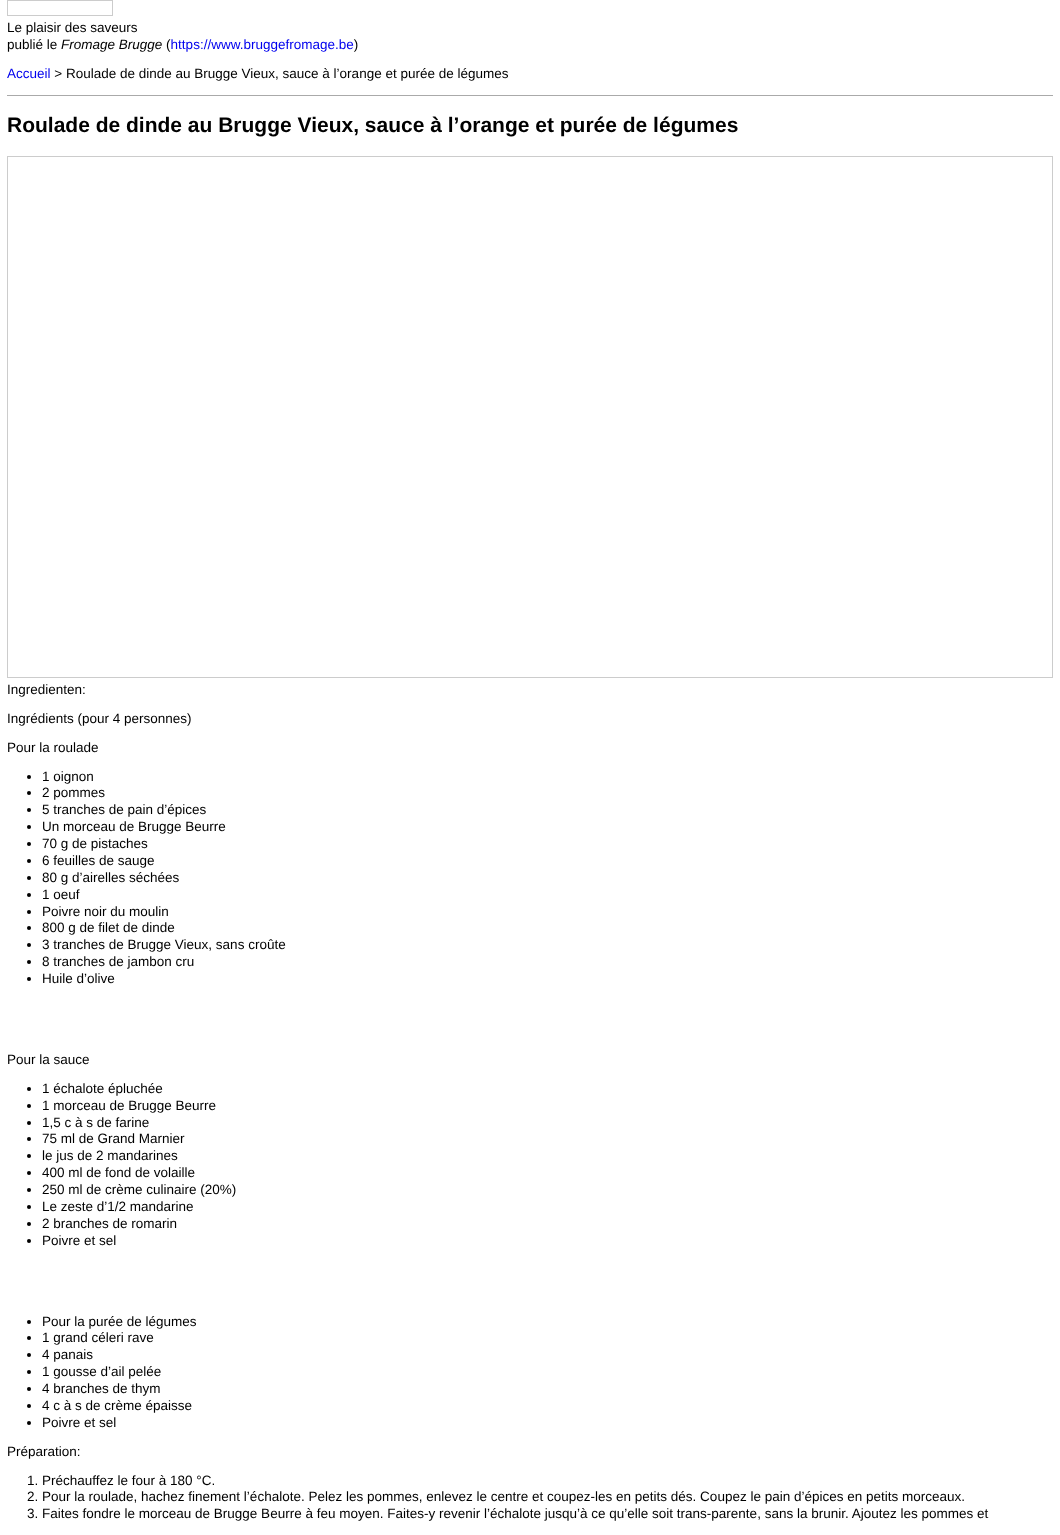Le plaisir des saveurs
publié le Fromage Brugge (https://www.bruggefromage.be)
Accueil > Roulade de dinde au Brugge Vieux, sauce à l’orange et purée de légumes
Roulade de dinde au Brugge Vieux, sauce à l’orange et purée de légumes
Ingredienten:
Ingrédients (pour 4 personnes)
Pour la roulade
1 oignon
2 pommes
5 tranches de pain d’épices
Un morceau de Brugge Beurre
70 g de pistaches
6 feuilles de sauge
80 g d’airelles séchées
1 oeuf
Poivre noir du moulin
800 g de filet de dinde
3 tranches de Brugge Vieux, sans croûte
8 tranches de jambon cru
Huile d’olive
Pour la sauce
1 échalote épluchée
1 morceau de Brugge Beurre
1,5 c à s de farine
75 ml de Grand Marnier
le jus de 2 mandarines
400 ml de fond de volaille
250 ml de crème culinaire (20%)
Le zeste d’1/2 mandarine
2 branches de romarin
Poivre et sel
Pour la purée de légumes
1 grand céleri rave
4 panais
1 gousse d’ail pelée
4 branches de thym
4 c à s de crème épaisse
Poivre et sel
Préparation:
1. Préchauffez le four à 180 °C.
2. Pour la roulade, hachez finement l’échalote. Pelez les pommes, enlevez le centre et coupez-les en petits dés. Coupez le pain d’épices en petits morceaux.
3. Faites fondre le morceau de Brugge Beurre à feu moyen. Faites-y revenir l’échalote jusqu’à ce qu’elle soit trans-parente, sans la brunir. Ajoutez les pommes et